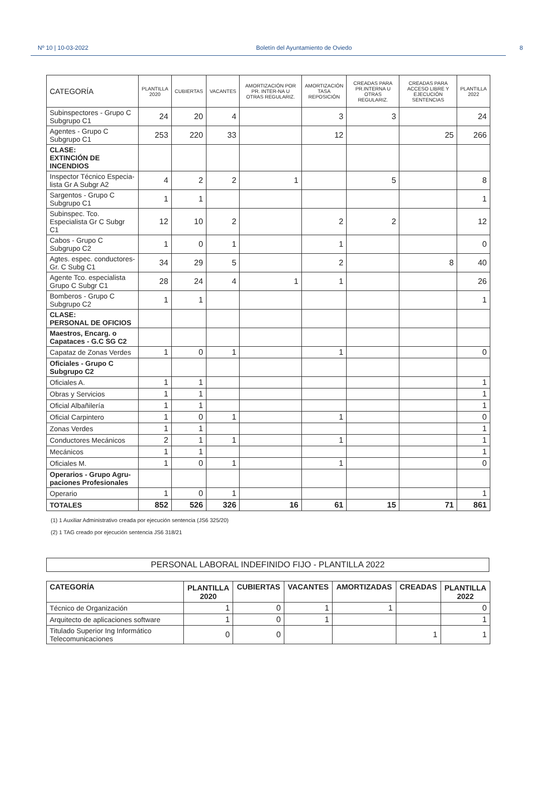Nº 10 | 10-03-2022 Boletín del Ayuntamiento de Oviedo 8
| CATEGORÍA | PLANTILLA 2020 | CUBIERTAS | VACANTES | AMORTIZACIÓN POR PR. INTER-NA U OTRAS REGULARIZ. | AMORTIZACIÓN TASA REPOSICIÓN | CREADAS PARA PR.INTERNA U OTRAS REGULARIZ. | CREADAS PARA ACCESO LIBRE Y EJECUCIÓN SENTENCIAS | PLANTILLA 2022 |
| --- | --- | --- | --- | --- | --- | --- | --- | --- |
| Subinspectores - Grupo C Subgrupo C1 | 24 | 20 | 4 | | 3 | 3 | | 24 |
| Agentes - Grupo C Subgrupo C1 | 253 | 220 | 33 | | 12 | | 25 | 266 |
| CLASE: EXTINCIÓN DE INCENDIOS | | | | | | | | |
| Inspector Técnico Especia-lista Gr A Subgr A2 | 4 | 2 | 2 | 1 | | 5 | | 8 |
| Sargentos - Grupo C Subgrupo C1 | 1 | 1 | | | | | | 1 |
| Subinspec. Tco. Especialista Gr C Subgr C1 | 12 | 10 | 2 | | 2 | 2 | | 12 |
| Cabos - Grupo C Subgrupo C2 | 1 | 0 | 1 | | 1 | | | 0 |
| Agtes. espec. conductores-Gr. C Subg C1 | 34 | 29 | 5 | | 2 | | 8 | 40 |
| Agente Tco. especialista Grupo C Subgr C1 | 28 | 24 | 4 | 1 | 1 | | | 26 |
| Bomberos - Grupo C Subgrupo C2 | 1 | 1 | | | | | | 1 |
| CLASE: PERSONAL DE OFICIOS | | | | | | | | |
| Maestros, Encarg. o Capataces - G.C SG C2 | | | | | | | | |
| Capataz de Zonas Verdes | 1 | 0 | 1 | | 1 | | | 0 |
| Oficiales - Grupo C Subgrupo C2 | | | | | | | | |
| Oficiales A. | 1 | 1 | | | | | | 1 |
| Obras y Servicios | 1 | 1 | | | | | | 1 |
| Oficial Albañilería | 1 | 1 | | | | | | 1 |
| Oficial Carpintero | 1 | 0 | 1 | | 1 | | | 0 |
| Zonas Verdes | 1 | 1 | | | | | | 1 |
| Conductores Mecánicos | 2 | 1 | 1 | | 1 | | | 1 |
| Mecánicos | 1 | 1 | | | | | | 1 |
| Oficiales M. | 1 | 0 | 1 | | 1 | | | 0 |
| Operarios - Grupo Agru-paciones Profesionales | | | | | | | | |
| Operario | 1 | 0 | 1 | | | | | 1 |
| TOTALES | 852 | 526 | 326 | 16 | 61 | 15 | 71 | 861 |
(1) 1 Auxiliar Administrativo creada por ejecución sentencia (JS6 325/20)
(2) 1 TAG creado por ejecución sentencia JS6 318/21
PERSONAL LABORAL INDEFINIDO FIJO - PLANTILLA 2022
| CATEGORÍA | PLANTILLA 2020 | CUBIERTAS | VACANTES | AMORTIZADAS | CREADAS | PLANTILLA 2022 |
| --- | --- | --- | --- | --- | --- | --- |
| Técnico de Organización | 1 | 0 | 1 | 1 | | 0 |
| Arquitecto de aplicaciones software | 1 | 0 | 1 | | | 1 |
| Titulado Superior Ing Informático Telecomunicaciones | 0 | 0 | | | 1 | 1 |